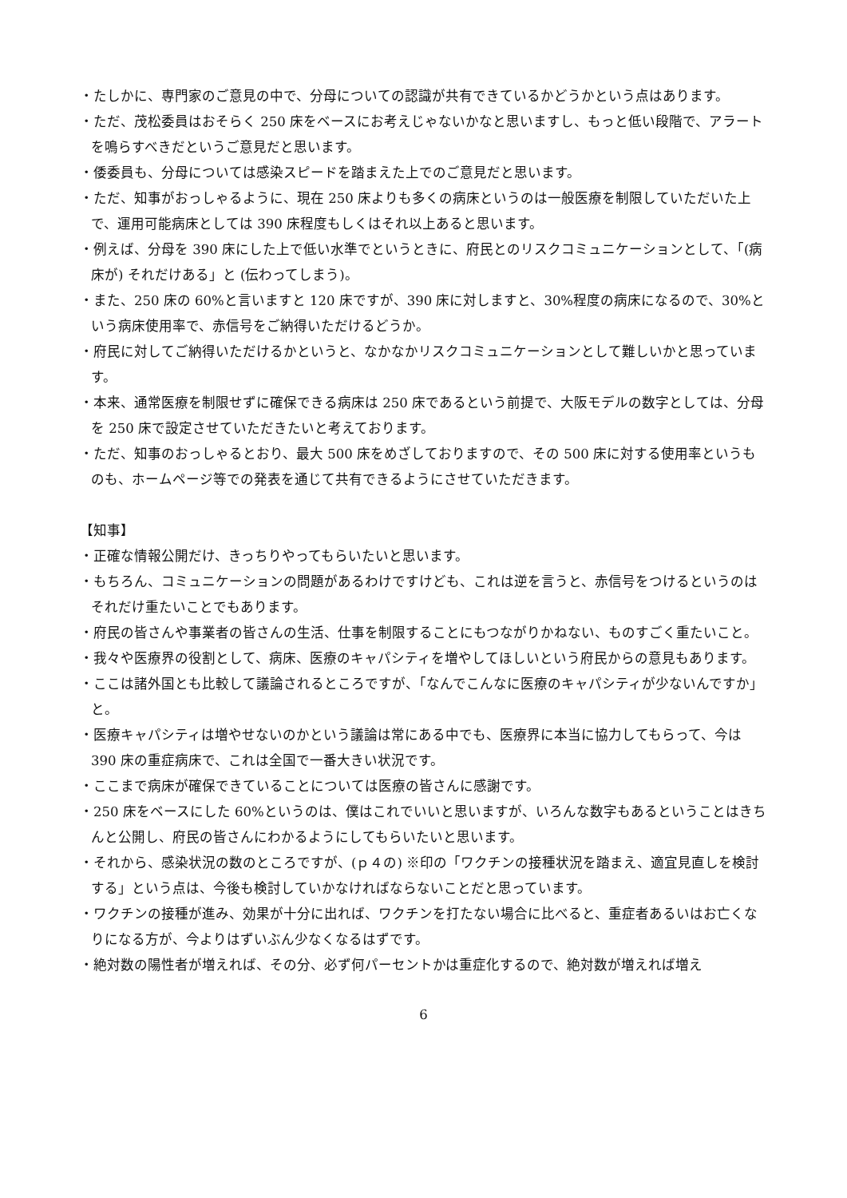・たしかに、専門家のご意見の中で、分母についての認識が共有できているかどうかという点はあります。
・ただ、茂松委員はおそらく 250 床をベースにお考えじゃないかなと思いますし、もっと低い段階で、アラートを鳴らすべきだというご意見だと思います。
・倭委員も、分母については感染スピードを踏まえた上でのご意見だと思います。
・ただ、知事がおっしゃるように、現在 250 床よりも多くの病床というのは一般医療を制限していただいた上で、運用可能病床としては 390 床程度もしくはそれ以上あると思います。
・例えば、分母を 390 床にした上で低い水準でというときに、府民とのリスクコミュニケーションとして、「(病床が) それだけある」と (伝わってしまう)。
・また、250 床の 60%と言いますと 120 床ですが、390 床に対しますと、30%程度の病床になるので、30%という病床使用率で、赤信号をご納得いただけるどうか。
・府民に対してご納得いただけるかというと、なかなかリスクコミュニケーションとして難しいかと思っています。
・本来、通常医療を制限せずに確保できる病床は 250 床であるという前提で、大阪モデルの数字としては、分母を 250 床で設定させていただきたいと考えております。
・ただ、知事のおっしゃるとおり、最大 500 床をめざしておりますので、その 500 床に対する使用率というものも、ホームページ等での発表を通じて共有できるようにさせていただきます。
【知事】
・正確な情報公開だけ、きっちりやってもらいたいと思います。
・もちろん、コミュニケーションの問題があるわけですけども、これは逆を言うと、赤信号をつけるというのはそれだけ重たいことでもあります。
・府民の皆さんや事業者の皆さんの生活、仕事を制限することにもつながりかねない、ものすごく重たいこと。
・我々や医療界の役割として、病床、医療のキャパシティを増やしてほしいという府民からの意見もあります。
・ここは諸外国とも比較して議論されるところですが、「なんでこんなに医療のキャパシティが少ないんですか」と。
・医療キャパシティは増やせないのかという議論は常にある中でも、医療界に本当に協力してもらって、今は 390 床の重症病床で、これは全国で一番大きい状況です。
・ここまで病床が確保できていることについては医療の皆さんに感謝です。
・250 床をベースにした 60%というのは、僕はこれでいいと思いますが、いろんな数字もあるということはきちんと公開し、府民の皆さんにわかるようにしてもらいたいと思います。
・それから、感染状況の数のところですが、(ｐ４の) ※印の「ワクチンの接種状況を踏まえ、適宜見直しを検討する」という点は、今後も検討していかなければならないことだと思っています。
・ワクチンの接種が進み、効果が十分に出れば、ワクチンを打たない場合に比べると、重症者あるいはお亡くなりになる方が、今よりはずいぶん少なくなるはずです。
・絶対数の陽性者が増えれば、その分、必ず何パーセントかは重症化するので、絶対数が増えれば増え
6